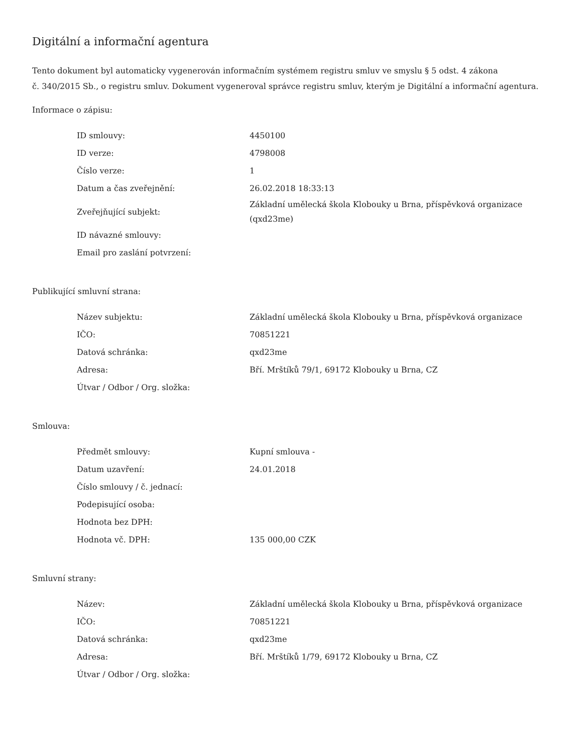Digitální a informační agentura
Tento dokument byl automaticky vygenerován informačním systémem registru smluv ve smyslu § 5 odst. 4 zákona
č. 340/2015 Sb., o registru smluv. Dokument vygeneroval správce registru smluv, kterým je Digitální a informační agentura.
Informace o zápisu:
| ID smlouvy: | 4450100 |
| ID verze: | 4798008 |
| Číslo verze: | 1 |
| Datum a čas zveřejnění: | 26.02.2018 18:33:13 |
| Zveřejňující subjekt: | Základní umělecká škola Klobouky u Brna, příspěvková organizace (qxd23me) |
| ID návazné smlouvy: | |
| Email pro zaslání potvrzení: | |
Publikující smluvní strana:
| Název subjektu: | Základní umělecká škola Klobouky u Brna, příspěvková organizace |
| IČO: | 70851221 |
| Datová schránka: | qxd23me |
| Adresa: | Bří. Mrštíků 79/1, 69172 Klobouky u Brna, CZ |
| Útvar / Odbor / Org. složka: | |
Smlouva:
| Předmět smlouvy: | Kupní smlouva - |
| Datum uzavření: | 24.01.2018 |
| Číslo smlouvy / č. jednací: | |
| Podepisující osoba: | |
| Hodnota bez DPH: | |
| Hodnota vč. DPH: | 135 000,00 CZK |
Smluvní strany:
| Název: | Základní umělecká škola Klobouky u Brna, příspěvková organizace |
| IČO: | 70851221 |
| Datová schránka: | qxd23me |
| Adresa: | Bří. Mrštíků 1/79, 69172 Klobouky u Brna, CZ |
| Útvar / Odbor / Org. složka: | |